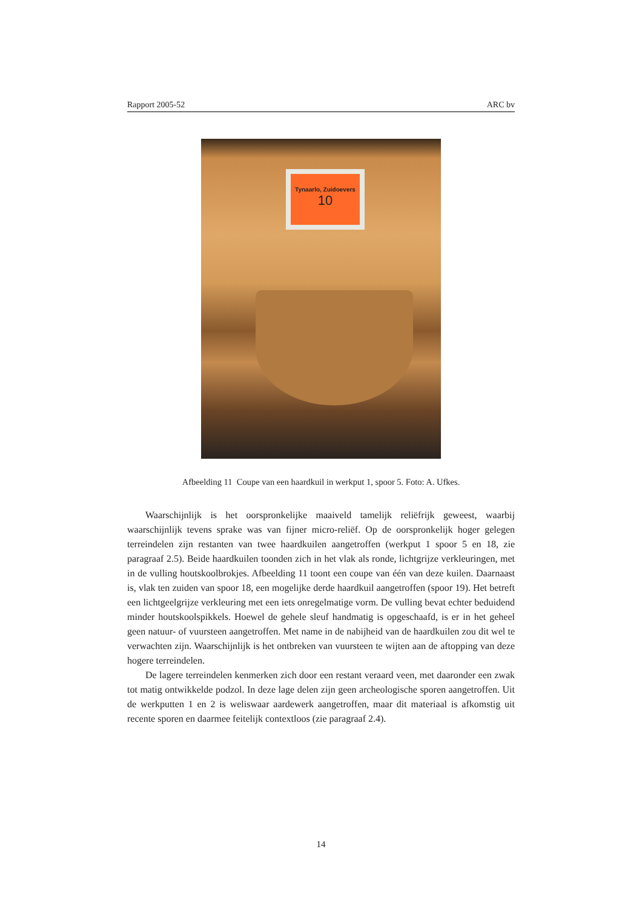Rapport 2005-52 ARC bv
Tynaarlo, Zuidoevers
10
Afbeelding 11 Coupe van een haardkuil in werkput 1, spoor 5. Foto: A. Ufkes.
Waarschijnlijk is het oorspronkelijke maaiveld tamelijk reliëfrijk geweest, waarbij waarschijnlijk tevens sprake was van fijner micro-reliëf. Op de oorspronkelijk hoger gelegen terreindelen zijn restanten van twee haardkuilen aangetroffen (werkput 1 spoor 5 en 18, zie paragraaf 2.5). Beide haardkuilen toonden zich in het vlak als ronde, lichtgrijze verkleuringen, met in de vulling houtskoolbrokjes. Afbeelding 11 toont een coupe van één van deze kuilen. Daarnaast is, vlak ten zuiden van spoor 18, een mogelijke derde haardkuil aangetroffen (spoor 19). Het betreft een lichtgeelgrijze verkleuring met een iets onregelmatige vorm. De vulling bevat echter beduidend minder houtskoolspikkels. Hoewel de gehele sleuf handmatig is opgeschaafd, is er in het geheel geen natuur- of vuursteen aangetroffen. Met name in de nabijheid van de haardkuilen zou dit wel te verwachten zijn. Waarschijnlijk is het ontbreken van vuursteen te wijten aan de aftopping van deze hogere terreindelen.
De lagere terreindelen kenmerken zich door een restant veraard veen, met daaronder een zwak tot matig ontwikkelde podzol. In deze lage delen zijn geen archeologische sporen aangetroffen. Uit de werkputten 1 en 2 is weliswaar aardewerk aangetroffen, maar dit materiaal is afkomstig uit recente sporen en daarmee feitelijk contextloos (zie paragraaf 2.4).
14